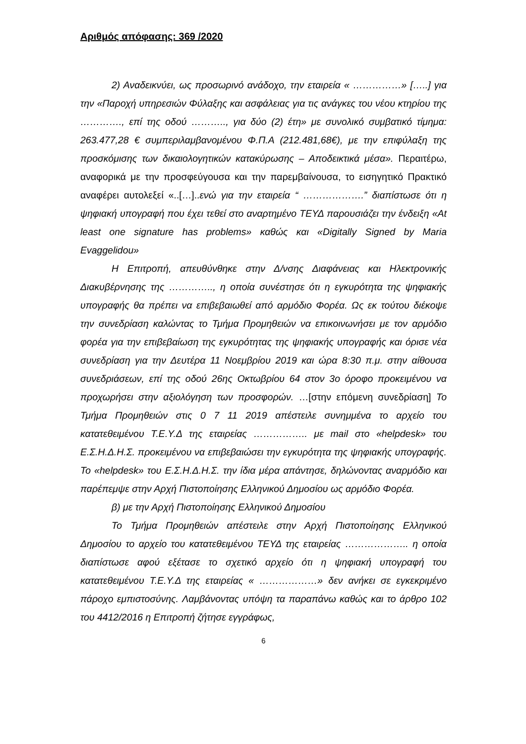Αριθμός απόφασης: 369 /2020
2) Αναδεικνύει, ως προσωρινό ανάδοχο, την εταιρεία « ……………» […..] για την «Παροχή υπηρεσιών Φύλαξης και ασφάλειας για τις ανάγκες του νέου κτηρίου της …………., επί της οδού ……….., για δύο (2) έτη» με συνολικό συμβατικό τίμημα: 263.477,28 € συμπεριλαμβανομένου Φ.Π.Α (212.481,68€), με την επιφύλαξη της προσκόμισης των δικαιολογητικών κατακύρωσης – Αποδεικτικά μέσα». Περαιτέρω, αναφορικά με την προσφεύγουσα και την παρεμβαίνουσα, το εισηγητικό Πρακτικό αναφέρει αυτολεξεί «..[…]..ενώ για την εταιρεία “ ……………….” διαπίστωσε ότι η ψηφιακή υπογραφή που έχει τεθεί στο αναρτημένο ΤΕΥΔ παρουσιάζει την ένδειξη «At least one signature has problems» καθώς και «Digitally Signed by Maria Evaggelidou»
Η Επιτροπή, απευθύνθηκε στην Δ/νσης Διαφάνειας και Ηλεκτρονικής Διακυβέρνησης της ………….., η οποία συνέστησε ότι η εγκυρότητα της ψηφιακής υπογραφής θα πρέπει να επιβεβαιωθεί από αρμόδιο Φορέα. Ως εκ τούτου διέκοψε την συνεδρίαση καλώντας το Τμήμα Προμηθειών να επικοινωνήσει με τον αρμόδιο φορέα για την επιβεβαίωση της εγκυρότητας της ψηφιακής υπογραφής και όρισε νέα συνεδρίαση για την Δευτέρα 11 Νοεμβρίου 2019 και ώρα 8:30 π.μ. στην αίθουσα συνεδριάσεων, επί της οδού 26ης Οκτωβρίου 64 στον 3ο όροφο προκειμένου να προχωρήσει στην αξιολόγηση των προσφορών. …[στην επόμενη συνεδρίαση] Το Τμήμα Προμηθειών στις 0 7 11 2019 απέστειλε συνημμένα το αρχείο του κατατεθειμένου Τ.Ε.Υ.Δ της εταιρείας …………….. με mail στο «helpdesk» του Ε.Σ.Η.Δ.Η.Σ. προκειμένου να επιβεβαιώσει την εγκυρότητα της ψηφιακής υπογραφής. Το «helpdesk» του Ε.Σ.Η.Δ.Η.Σ. την ίδια μέρα απάντησε, δηλώνοντας αναρμόδιο και παρέπεμψε στην Αρχή Πιστοποίησης Ελληνικού Δημοσίου ως αρμόδιο Φορέα.
β) με την Αρχή Πιστοποίησης Ελληνικού Δημοσίου
Το Τμήμα Προμηθειών απέστειλε στην Αρχή Πιστοποίησης Ελληνικού Δημοσίου το αρχείο του κατατεθειμένου ΤΕΥΔ της εταιρείας ……………….. η οποία διαπίστωσε αφού εξέτασε το σχετικό αρχείο ότι η ψηφιακή υπογραφή του κατατεθειμένου Τ.Ε.Υ.Δ της εταιρείας « ………………» δεν ανήκει σε εγκεκριμένο πάροχο εμπιστοσύνης. Λαμβάνοντας υπόψη τα παραπάνω καθώς και το άρθρο 102 του 4412/2016 η Επιτροπή ζήτησε εγγράφως,
6